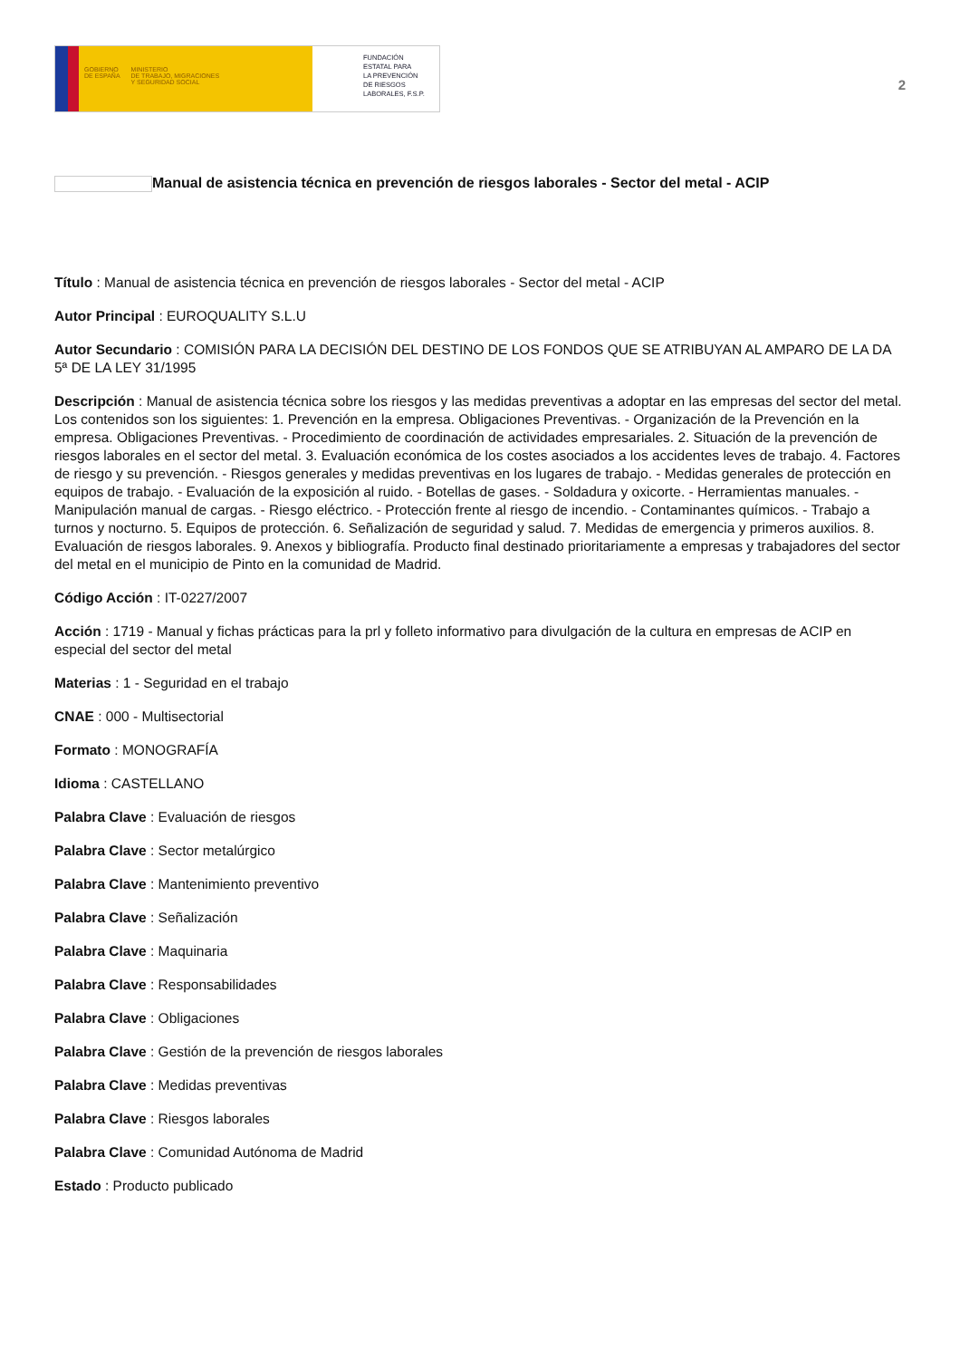GOBIERNO
DE ESPAÑA
MINISTERIO
DE TRABAJO, MIGRACIONES
Y SEGURIDAD SOCIAL
FUNDACIÓN
ESTATAL PARA
LA PREVENCIÓN
DE RIESGOS
LABORALES, F.S.P.
2
Manual de asistencia técnica en prevención de riesgos laborales - Sector del metal - ACIP
Título : Manual de asistencia técnica en prevención de riesgos laborales - Sector del metal - ACIP
Autor Principal : EUROQUALITY S.L.U
Autor Secundario : COMISIÓN PARA LA DECISIÓN DEL DESTINO DE LOS FONDOS QUE SE ATRIBUYAN AL AMPARO DE LA DA 5ª DE LA LEY 31/1995
Descripción : Manual de asistencia técnica sobre los riesgos y las medidas preventivas a adoptar en las empresas del sector del metal. Los contenidos son los siguientes: 1. Prevención en la empresa. Obligaciones Preventivas. - Organización de la Prevención en la empresa. Obligaciones Preventivas. - Procedimiento de coordinación de actividades empresariales. 2. Situación de la prevención de riesgos laborales en el sector del metal. 3. Evaluación económica de los costes asociados a los accidentes leves de trabajo. 4. Factores de riesgo y su prevención. - Riesgos generales y medidas preventivas en los lugares de trabajo. - Medidas generales de protección en equipos de trabajo. - Evaluación de la exposición al ruido. - Botellas de gases. - Soldadura y oxicorte. - Herramientas manuales. - Manipulación manual de cargas. - Riesgo eléctrico. - Protección frente al riesgo de incendio. - Contaminantes químicos. - Trabajo a turnos y nocturno. 5. Equipos de protección. 6. Señalización de seguridad y salud. 7. Medidas de emergencia y primeros auxilios. 8. Evaluación de riesgos laborales. 9. Anexos y bibliografía. Producto final destinado prioritariamente a empresas y trabajadores del sector del metal en el municipio de Pinto en la comunidad de Madrid.
Código Acción : IT-0227/2007
Acción : 1719 - Manual y fichas prácticas para la prl y folleto informativo para divulgación de la cultura en empresas de ACIP en especial del sector del metal
Materias : 1 - Seguridad en el trabajo
CNAE : 000 - Multisectorial
Formato : MONOGRAFÍA
Idioma : CASTELLANO
Palabra Clave : Evaluación de riesgos
Palabra Clave : Sector metalúrgico
Palabra Clave : Mantenimiento preventivo
Palabra Clave : Señalización
Palabra Clave : Maquinaria
Palabra Clave : Responsabilidades
Palabra Clave : Obligaciones
Palabra Clave : Gestión de la prevención de riesgos laborales
Palabra Clave : Medidas preventivas
Palabra Clave : Riesgos laborales
Palabra Clave : Comunidad Autónoma de Madrid
Estado : Producto publicado